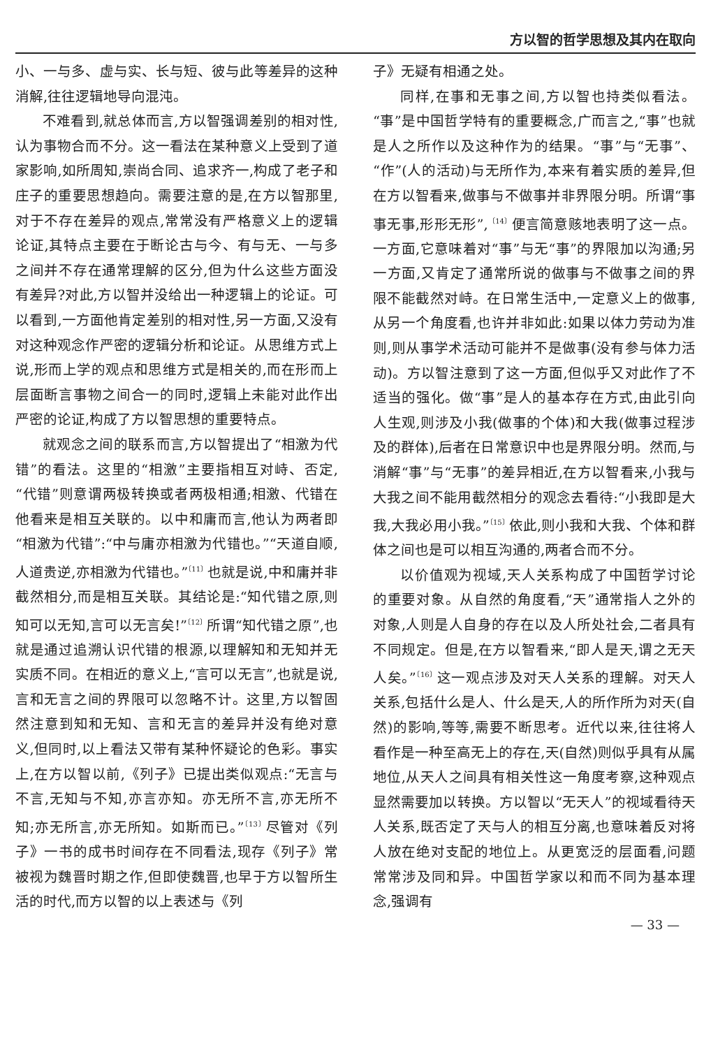方以智的哲学思想及其内在取向
小、一与多、虚与实、长与短、彼与此等差异的这种消解,往往逻辑地导向混沌。
不难看到,就总体而言,方以智强调差别的相对性,认为事物合而不分。这一看法在某种意义上受到了道家影响,如所周知,崇尚合同、追求齐一,构成了老子和庄子的重要思想趋向。需要注意的是,在方以智那里,对于不存在差异的观点,常常没有严格意义上的逻辑论证,其特点主要在于断论古与今、有与无、一与多之间并不存在通常理解的区分,但为什么这些方面没有差异?对此,方以智并没给出一种逻辑上的论证。可以看到,一方面他肯定差别的相对性,另一方面,又没有对这种观念作严密的逻辑分析和论证。从思维方式上说,形而上学的观点和思维方式是相关的,而在形而上层面断言事物之间合一的同时,逻辑上未能对此作出严密的论证,构成了方以智思想的重要特点。
就观念之间的联系而言,方以智提出了“相激为代错”的看法。这里的“相激”主要指相互对峙、否定,“代错”则意谓两极转换或者两极相通;相激、代错在他看来是相互关联的。以中和庸而言,他认为两者即“相激为代错”:“中与庸亦相激为代错也。”“天道自顺,人道贵逆,亦相激为代错也。”<sup>〔11〕</sup>也就是说,中和庸并非截然相分,而是相互关联。其结论是:“知代错之原,则知可以无知,言可以无言矣!”<sup>〔12〕</sup>所谓“知代错之原”,也就是通过追溯认识代错的根源,以理解知和无知并无实质不同。在相近的意义上,“言可以无言”,也就是说,言和无言之间的界限可以忽略不计。这里,方以智固然注意到知和无知、言和无言的差异并没有绝对意义,但同时,以上看法又带有某种怀疑论的色彩。事实上,在方以智以前,《列子》已提出类似观点:“无言与不言,无知与不知,亦言亦知。亦无所不言,亦无所不知;亦无所言,亦无所知。如斯而已。”<sup>〔13〕</sup>尽管对《列子》一书的成书时间存在不同看法,现存《列子》常被视为魏晋时期之作,但即使魏晋,也早于方以智所生活的时代,而方以智的以上表述与《列
子》无疑有相通之处。
同样,在事和无事之间,方以智也持类似看法。“事”是中国哲学特有的重要概念,广而言之,“事”也就是人之所作以及这种作为的结果。“事”与“无事”、“作”(人的活动)与无所作为,本来有着实质的差异,但在方以智看来,做事与不做事并非界限分明。所谓“事事无事,形形无形”,<sup>〔14〕</sup>便言简意赅地表明了这一点。一方面,它意味着对“事”与无“事”的界限加以沟通;另一方面,又肯定了通常所说的做事与不做事之间的界限不能截然对峙。在日常生活中,一定意义上的做事,从另一个角度看,也许并非如此:如果以体力劳动为准则,则从事学术活动可能并不是做事(没有参与体力活动)。方以智注意到了这一方面,但似乎又对此作了不适当的强化。做“事”是人的基本存在方式,由此引向人生观,则涉及小我(做事的个体)和大我(做事过程涉及的群体),后者在日常意识中也是界限分明。然而,与消解“事”与“无事”的差异相近,在方以智看来,小我与大我之间不能用截然相分的观念去看待:“小我即是大我,大我必用小我。”<sup>〔15〕</sup>依此,则小我和大我、个体和群体之间也是可以相互沟通的,两者合而不分。
以价值观为视域,天人关系构成了中国哲学讨论的重要对象。从自然的角度看,“天”通常指人之外的对象,人则是人自身的存在以及人所处社会,二者具有不同规定。但是,在方以智看来,“即人是天,谓之无天人矣。”<sup>〔16〕</sup>这一观点涉及对天人关系的理解。对天人关系,包括什么是人、什么是天,人的所作所为对天(自然)的影响,等等,需要不断思考。近代以来,往往将人看作是一种至高无上的存在,天(自然)则似乎具有从属地位,从天人之间具有相关性这一角度考察,这种观点显然需要加以转换。方以智以“无天人”的视域看待天人关系,既否定了天与人的相互分离,也意味着反对将人放在绝对支配的地位上。从更宽泛的层面看,问题常常涉及同和异。中国哲学家以和而不同为基本理念,强调有
— 33 —